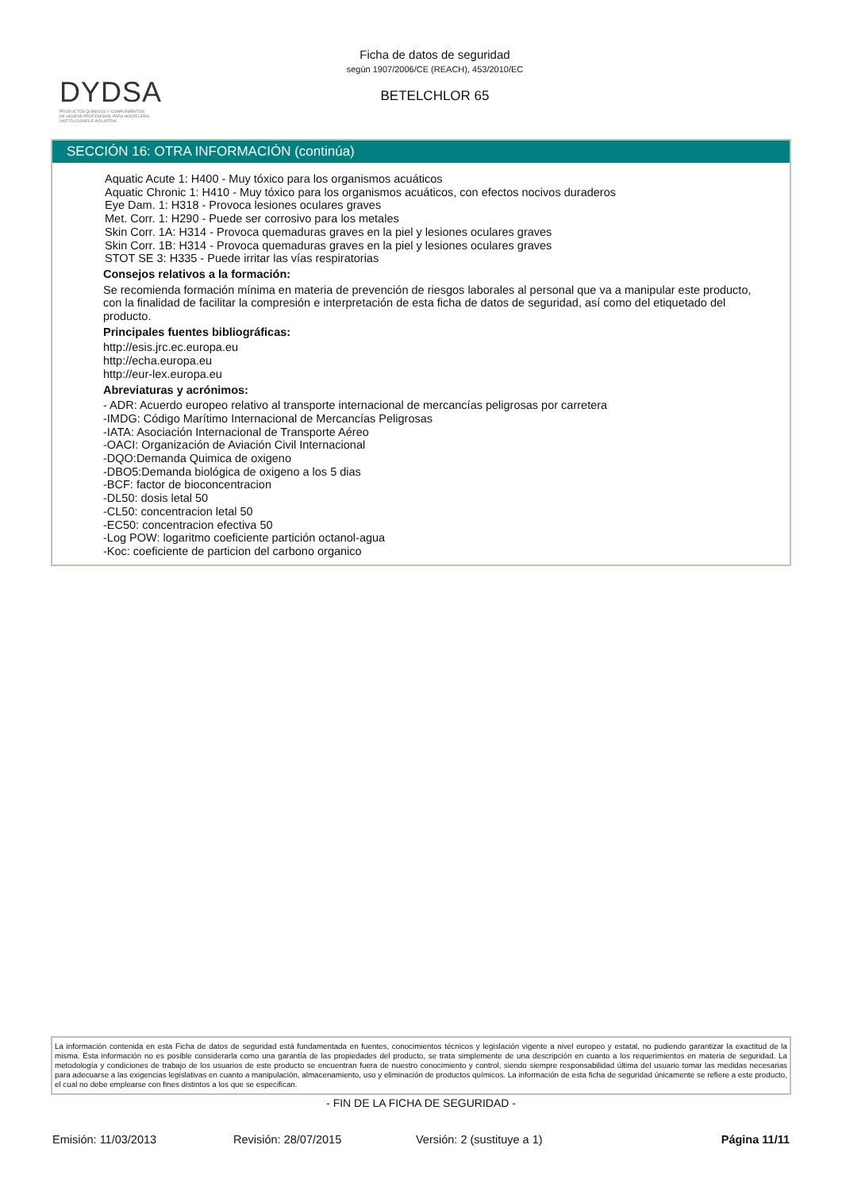DYDSA
PRODUCTOS QUÍMICOS Y COMPLEMENTOS
DE HIGIENE PROFESIONAL PARA HOSTELERÍA,
INSTITUCIONES E INDUSTRIA.
Ficha de datos de seguridad
según 1907/2006/CE (REACH), 453/2010/EC
BETELCHLOR 65
SECCIÓN 16: OTRA INFORMACIÓN (continúa)
Aquatic Acute 1: H400 - Muy tóxico para los organismos acuáticos
Aquatic Chronic 1: H410 - Muy tóxico para los organismos acuáticos, con efectos nocivos duraderos
Eye Dam. 1: H318 - Provoca lesiones oculares graves
Met. Corr. 1: H290 - Puede ser corrosivo para los metales
Skin Corr. 1A: H314 - Provoca quemaduras graves en la piel y lesiones oculares graves
Skin Corr. 1B: H314 - Provoca quemaduras graves en la piel y lesiones oculares graves
STOT SE 3: H335 - Puede irritar las vías respiratorias
Consejos relativos a la formación:
Se recomienda formación mínima en materia de prevención de riesgos laborales al personal que va a manipular este producto, con la finalidad de facilitar la compresión e interpretación de esta ficha de datos de seguridad, así como del etiquetado del producto.
Principales fuentes bibliográficas:
http://esis.jrc.ec.europa.eu
http://echa.europa.eu
http://eur-lex.europa.eu
Abreviaturas y acrónimos:
- ADR: Acuerdo europeo relativo al transporte internacional de mercancías peligrosas por carretera
-IMDG: Código Marítimo Internacional de Mercancías Peligrosas
-IATA: Asociación Internacional de Transporte Aéreo
-OACI: Organización de Aviación Civil Internacional
-DQO:Demanda Quimica de oxigeno
-DBO5:Demanda biológica de oxigeno a los 5 dias
-BCF: factor de bioconcentracion
-DL50: dosis letal 50
-CL50: concentracion letal 50
-EC50: concentracion efectiva 50
-Log POW: logaritmo coeficiente partición octanol-agua
-Koc: coeficiente de particion del carbono organico
La información contenida en esta Ficha de datos de seguridad está fundamentada en fuentes, conocimientos técnicos y legislación vigente a nivel europeo y estatal, no pudiendo garantizar la exactitud de la misma. Esta información no es posible considerarla como una garantía de las propiedades del producto, se trata simplemente de una descripción en cuanto a los requerimientos en materia de seguridad. La metodología y condiciones de trabajo de los usuarios de este producto se encuentran fuera de nuestro conocimiento y control, siendo siempre responsabilidad última del usuario tomar las medidas necesarias para adecuarse a las exigencias legislativas en cuanto a manipulación, almacenamiento, uso y eliminación de productos químicos. La información de esta ficha de seguridad únicamente se refiere a este producto, el cual no debe emplearse con fines distintos a los que se especifican.
- FIN DE LA FICHA DE SEGURIDAD -
Emisión: 11/03/2013 Revisión: 28/07/2015 Versión: 2 (sustituye a 1) Página 11/11